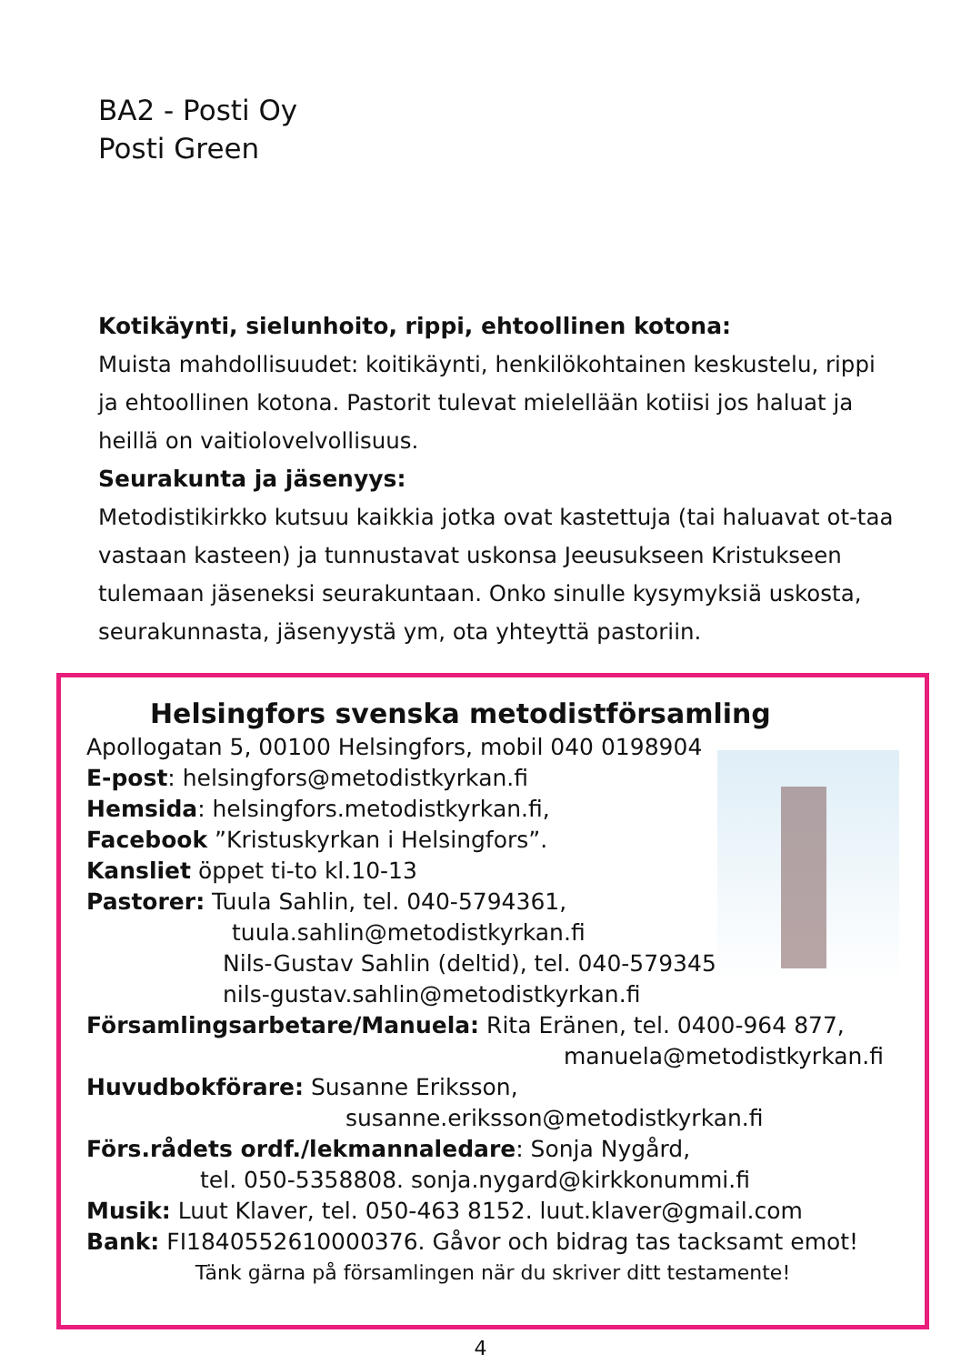BA2 - Posti Oy
Posti Green
Kotikäynti, sielunhoito, rippi, ehtoollinen kotona:
Muista mahdollisuudet: koitikäynti, henkilökohtainen keskustelu, rippi ja ehtoollinen kotona. Pastorit tulevat mielellään kotiisi jos haluat ja heillä on vaitiolovelvollisuus.
Seurakunta ja jäsenyys:
Metodistikirkko kutsuu kaikkia jotka ovat kastettuja (tai haluavat ot-taa vastaan kasteen) ja tunnustavat uskonsa Jeeusukseen Kristukseen tulemaan jäseneksi seurakuntaan. Onko sinulle kysymyksiä uskosta, seurakunnasta, jäsenyystä ym, ota yhteyttä pastoriin.
Helsingfors svenska metodistförsamling
Apollogatan 5, 00100 Helsingfors, mobil 040 0198904
E-post: helsingfors@metodistkyrkan.fi
Hemsida: helsingfors.metodistkyrkan.fi,
Facebook ”Kristuskyrkan i Helsingfors”.
Kansliet öppet ti-to kl.10-13
Pastorer: Tuula Sahlin, tel. 040-5794361,
tuula.sahlin@metodistkyrkan.fi
Nils-Gustav Sahlin (deltid), tel. 040-579345
nils-gustav.sahlin@metodistkyrkan.fi
Församlingsarbetare/Manuela: Rita Eränen, tel. 0400-964 877,
manuela@metodistkyrkan.fi
Huvudbokförare: Susanne Eriksson,
susanne.eriksson@metodistkyrkan.fi
Förs.rådets ordf./lekmannaledare: Sonja Nygård,
tel. 050-5358808. sonja.nygard@kirkkonummi.fi
Musik: Luut Klaver, tel. 050-463 8152. luut.klaver@gmail.com
Bank: FI1840552610000376. Gåvor och bidrag tas tacksamt emot!
Tänk gärna på församlingen när du skriver ditt testamente!
4